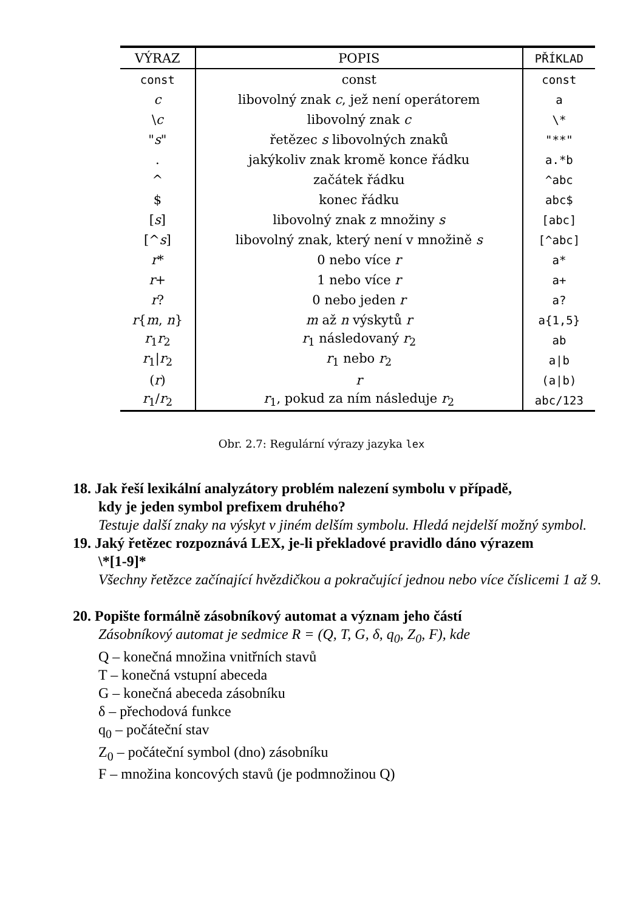| VÝRAZ | POPIS | PŘÍKLAD |
| --- | --- | --- |
| const | const | const |
| c | libovolný znak c , jež není operátorem | a |
| \ c | libovolný znak c | \* |
| " s " | řetězec s libovolných znaků | "**" |
| . | jakýkoliv znak kromě konce řádku | a.*b |
| ^ | začátek řádku | ^abc |
| $ | konec řádku | abc$ |
| [ s ] | libovolný znak z množiny s | [abc] |
| [^ s ] | libovolný znak, který není v množině s | [^abc] |
| r * | 0 nebo více r | a* |
| r + | 1 nebo více r | a+ |
| r ? | 0 nebo jeden r | a? |
| r { m , n } | m až n výskytů r | a{1,5} |
| r<sub>1</sub> r<sub>2</sub> | r<sub>1</sub> následovaný r<sub>2</sub> | ab |
| r<sub>1</sub>/ r<sub>2</sub> | r<sub>1</sub> nebo r<sub>2</sub> | a/b |
| ( r ) | r | (a/b) |
| r<sub>1</sub>/ r<sub>2</sub> | r<sub>1</sub>, pokud za ním následuje r<sub>2</sub> | abc/123 |
Obr. 2.7: Regulární výrazy jazyka lex
18. Jak řeší lexikální analyzátory problém nalezení symbolu v případě,
kdy je jeden symbol prefixem druhého?
Testuje další znaky na výskyt v jiném delším symbolu. Hledá nejdelší možný symbol.
19. Jaký řetězec rozpoznává LEX, je-li překladové pravidlo dáno výrazem
\*[1-9]*
Všechny řetězce začínající hvězdičkou a pokračující jednou nebo více číslicemi 1 až 9.
20. Popište formálně zásobníkový automat a význam jeho částí
Zásobníkový automat je sedmice R = (Q, T, G, δ, q<sub>0</sub>, Z<sub>0</sub>, F), kde
Q – konečná množina vnitřních stavů
T – konečná vstupní abeceda
G – konečná abeceda zásobníku
δ – přechodová funkce
q<sub>0</sub> – počáteční stav
Z<sub>0</sub> – počáteční symbol (dno) zásobníku
F – množina koncových stavů (je podmnožinou Q)